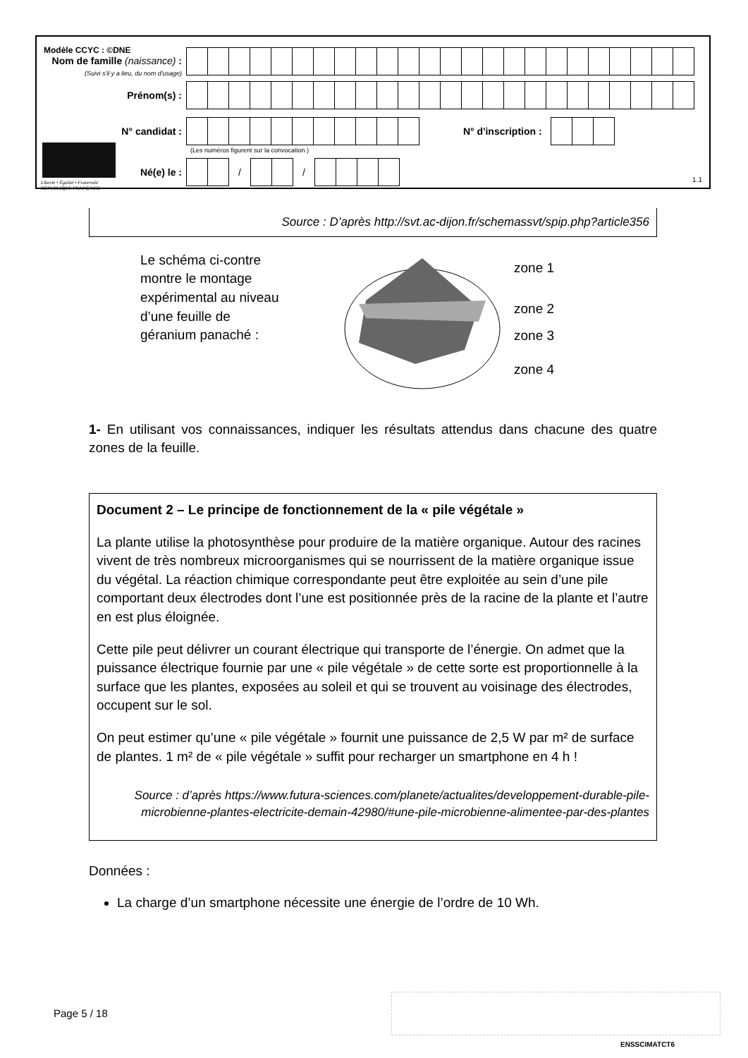Modèle CCYC : ©DNE
Nom de famille (naissance) :
(Suivi s'il y a lieu, du nom d'usage)
Prénom(s) :
N° candidat : N° d'inscription :
(Les numéros figurent sur la convocation.)
Liberté • Égalité • Fraternité
RÉPUBLIQUE FRANÇAISE
Né(e) le : / /
1.1
Source : D’après http://svt.ac-dijon.fr/schemassvt/spip.php?article356
Le schéma ci-contre montre le montage expérimental au niveau d’une feuille de géranium panaché :
zone 1
zone 2
zone 3
zone 4
1- En utilisant vos connaissances, indiquer les résultats attendus dans chacune des quatre zones de la feuille.
Document 2 – Le principe de fonctionnement de la « pile végétale »
La plante utilise la photosynthèse pour produire de la matière organique. Autour des racines vivent de très nombreux microorganismes qui se nourrissent de la matière organique issue du végétal. La réaction chimique correspondante peut être exploitée au sein d’une pile comportant deux électrodes dont l’une est positionnée près de la racine de la plante et l’autre en est plus éloignée.
Cette pile peut délivrer un courant électrique qui transporte de l’énergie. On admet que la puissance électrique fournie par une « pile végétale » de cette sorte est proportionnelle à la surface que les plantes, exposées au soleil et qui se trouvent au voisinage des électrodes, occupent sur le sol.
On peut estimer qu’une « pile végétale » fournit une puissance de 2,5 W par m² de surface de plantes. 1 m² de « pile végétale » suffit pour recharger un smartphone en 4 h !
Source : d’après https://www.futura-sciences.com/planete/actualites/developpement-durable-pile-microbienne-plantes-electricite-demain-42980/#une-pile-microbienne-alimentee-par-des-plantes
Données :
La charge d’un smartphone nécessite une énergie de l’ordre de 10 Wh.
Page 5 / 18
ENSSCIMATCT6